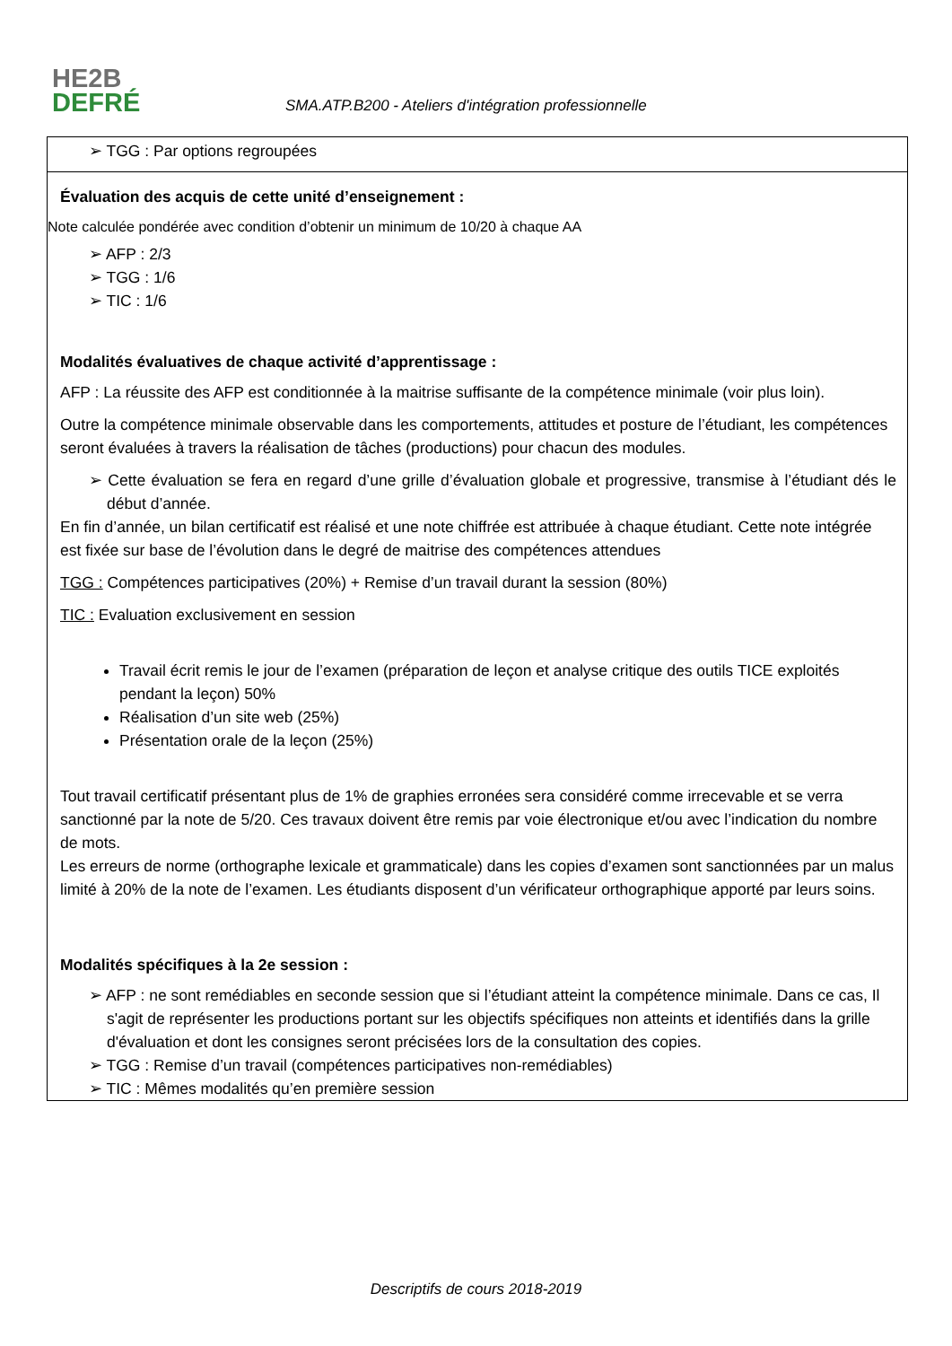HE2B
DEFRÉ
SMA.ATP.B200 - Ateliers d'intégration professionnelle
➢ TGG : Par options regroupées
Évaluation des acquis de cette unité d’enseignement :
Note calculée pondérée avec condition d’obtenir un minimum de 10/20 à chaque AA
➢ AFP : 2/3
➢ TGG : 1/6
➢ TIC : 1/6
Modalités évaluatives de chaque activité d’apprentissage :
AFP : La réussite des AFP est conditionnée à la maitrise suffisante de la compétence minimale (voir plus loin).
Outre la compétence minimale observable dans les comportements, attitudes et posture de l’étudiant, les compétences seront évaluées à travers la réalisation de tâches (productions) pour chacun des modules.
➢ Cette évaluation se fera en regard d’une grille d’évaluation globale et progressive, transmise à l’étudiant dés le début d’année.
En fin d’année, un bilan certificatif est réalisé et une note chiffrée est attribuée à chaque étudiant. Cette note intégrée est fixée sur base de l’évolution dans le degré de maitrise des compétences attendues
TGG : Compétences participatives (20%) + Remise d’un travail durant la session (80%)
TIC : Evaluation exclusivement en session
Travail écrit remis le jour de l’examen (préparation de leçon et analyse critique des outils TICE exploités pendant la leçon) 50%
Réalisation d’un site web (25%)
Présentation orale de la leçon (25%)
Tout travail certificatif présentant plus de 1% de graphies erronées sera considéré comme irrecevable et se verra sanctionné par la note de 5/20. Ces travaux doivent être remis par voie électronique et/ou avec l’indication du nombre de mots.
Les erreurs de norme (orthographe lexicale et grammaticale) dans les copies d’examen sont sanctionnées par un malus limité à 20% de la note de l’examen. Les étudiants disposent d’un vérificateur orthographique apporté par leurs soins.
Modalités spécifiques à la 2e session :
➢ AFP : ne sont remédiables en seconde session que si l’étudiant atteint la compétence minimale. Dans ce cas, Il s'agit de représenter les productions portant sur les objectifs spécifiques non atteints et identifiés dans la grille d'évaluation et dont les consignes seront précisées lors de la consultation des copies.
➢ TGG : Remise d’un travail (compétences participatives non-remédiables)
➢ TIC : Mêmes modalités qu’en première session
Descriptifs de cours 2018-2019